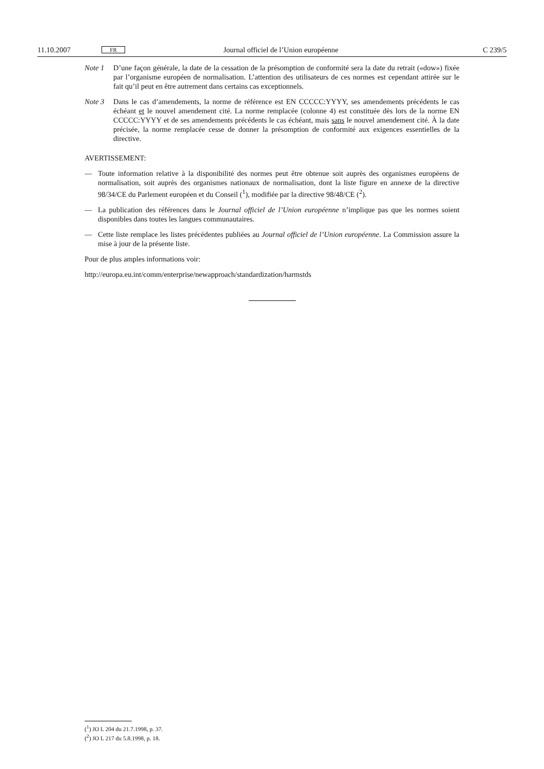11.10.2007 FR Journal officiel de l’Union européenne C 239/5
Note 1 D’une façon générale, la date de la cessation de la présomption de conformité sera la date du retrait («dow») fixée par l’organisme européen de normalisation. L’attention des utilisateurs de ces normes est cependant attirée sur le fait qu’il peut en être autrement dans certains cas exceptionnels.
Note 3 Dans le cas d’amendements, la norme de référence est EN CCCCC:YYYY, ses amendements précé­dents le cas échéant et le nouvel amendement cité. La norme remplacée (colonne 4) est constituée dès lors de la norme EN CCCCC:YYYY et de ses amendements précédents le cas échéant, mais sans le nouvel amendement cité. À la date précisée, la norme remplacée cesse de donner la présomption de conformité aux exigences essentielles de la directive.
AVERTISSEMENT:
— Toute information relative à la disponibilité des normes peut être obtenue soit auprès des organismes européens de normalisation, soit auprès des organismes nationaux de normalisation, dont la liste figure en annexe de la directive 98/34/CE du Parlement européen et du Conseil (<sup>1</sup>), modifiée par la directive 98/48/CE (<sup>2</sup>).
— La publication des références dans le Journal officiel de l’Union européenne n’implique pas que les normes soient disponibles dans toutes les langues communautaires.
— Cette liste remplace les listes précédentes publiées au Journal officiel de l’Union européenne. La Commission assure la mise à jour de la présente liste.
Pour de plus amples informations voir:
http://europa.eu.int/comm/enterprise/newapproach/standardization/harmstds
(<sup>1</sup>) JO L 204 du 21.7.1998, p. 37.
(<sup>2</sup>) JO L 217 du 5.8.1998, p. 18.